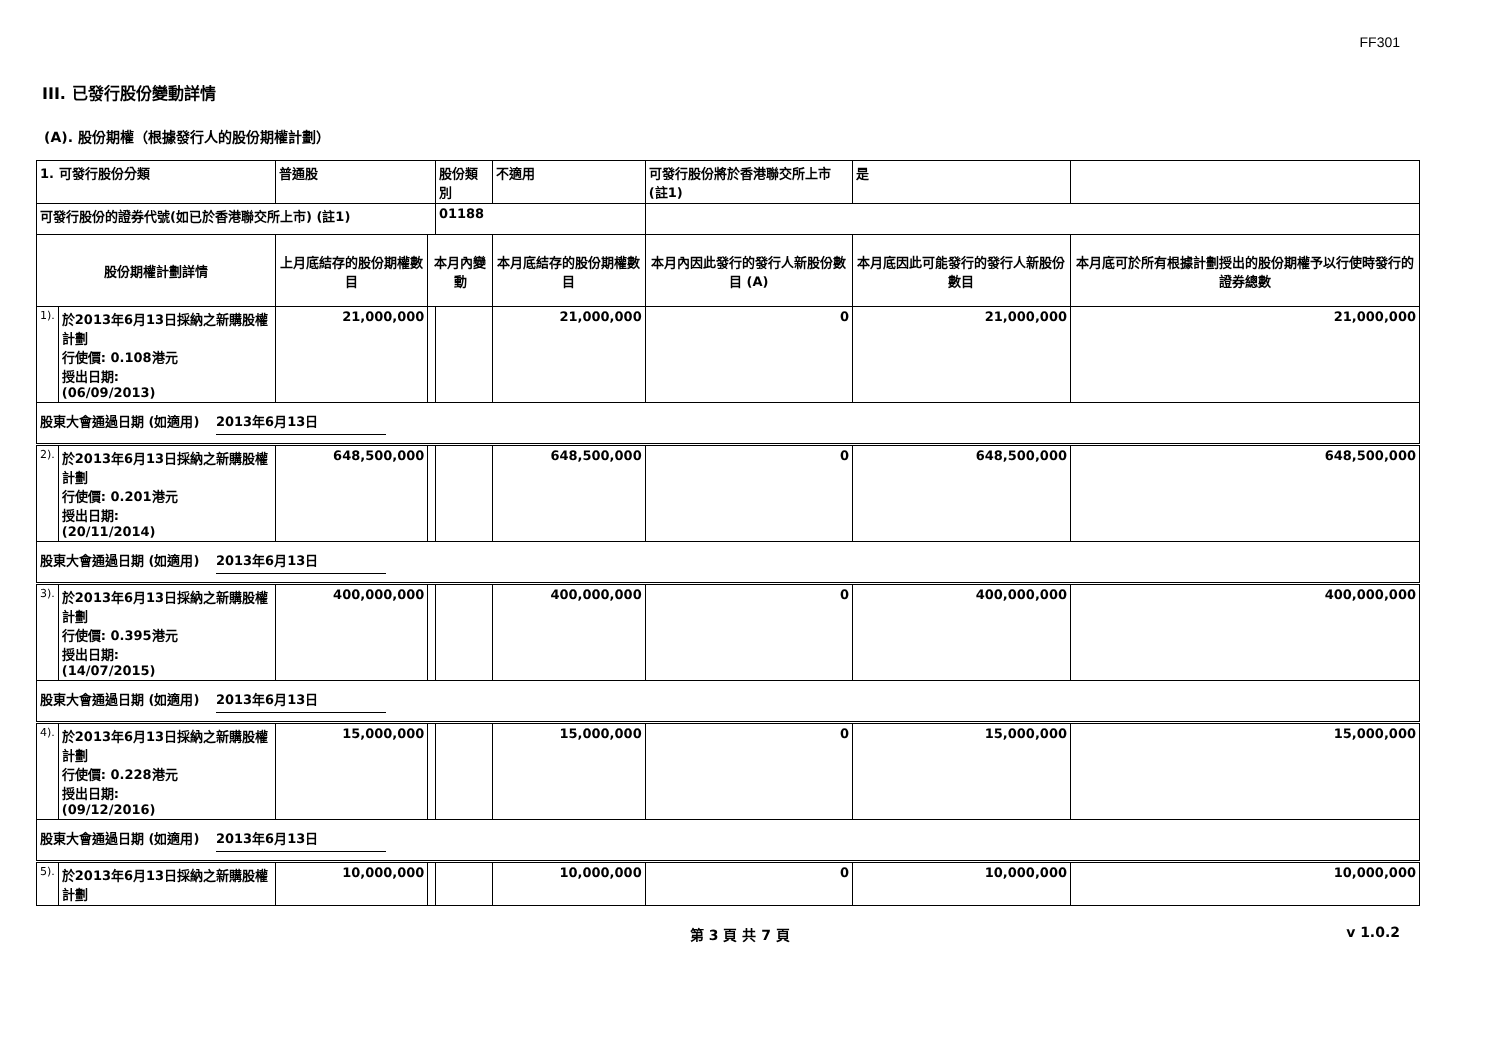FF301
III. 已發行股份變動詳情
(A). 股份期權（根據發行人的股份期權計劃）
| 1. 可發行股份分類 | | 普通股 | | 股份類別 | 不適用 | 可發行股份將於香港聯交所上市 (註1) | | 是 | |
| 可發行股份的證券代號(如已於香港聯交所上市) (註1) | | | | 01188 | | | | | |
| 股份期權計劃詳情 | | 上月底結存的股份期權數目 | 本月內變動 | | 本月底結存的股份期權數目 | 本月內因此發行的發行人新股份數目 (A) | 本月底因此可能發行的發行人新股份數目 | | 本月底可於所有根據計劃授出的股份期權予以行使時發行的證券總數 |
| 1). | 於2013年6月13日採納之新購股權計劃 行使價: 0.108港元 授出日期: (06/09/2013) | 21,000,000 | | | 21,000,000 | 0 | 21,000,000 | | 21,000,000 |
| 股東大會通過日期 (如適用) 2013年6月13日 | | | | | | | | | |
| 2). | 於2013年6月13日採納之新購股權計劃 行使價: 0.201港元 授出日期: (20/11/2014) | 648,500,000 | | | 648,500,000 | 0 | 648,500,000 | | 648,500,000 |
| 股東大會通過日期 (如適用) 2013年6月13日 | | | | | | | | | |
| 3). | 於2013年6月13日採納之新購股權計劃 行使價: 0.395港元 授出日期: (14/07/2015) | 400,000,000 | | | 400,000,000 | 0 | 400,000,000 | | 400,000,000 |
| 股東大會通過日期 (如適用) 2013年6月13日 | | | | | | | | | |
| 4). | 於2013年6月13日採納之新購股權計劃 行使價: 0.228港元 授出日期: (09/12/2016) | 15,000,000 | | | 15,000,000 | 0 | 15,000,000 | | 15,000,000 |
| 股東大會通過日期 (如適用) 2013年6月13日 | | | | | | | | | |
| 5). | 於2013年6月13日採納之新購股權計劃 | 10,000,000 | | | 10,000,000 | 0 | 10,000,000 | | 10,000,000 |
第 3 頁 共 7 頁 v 1.0.2